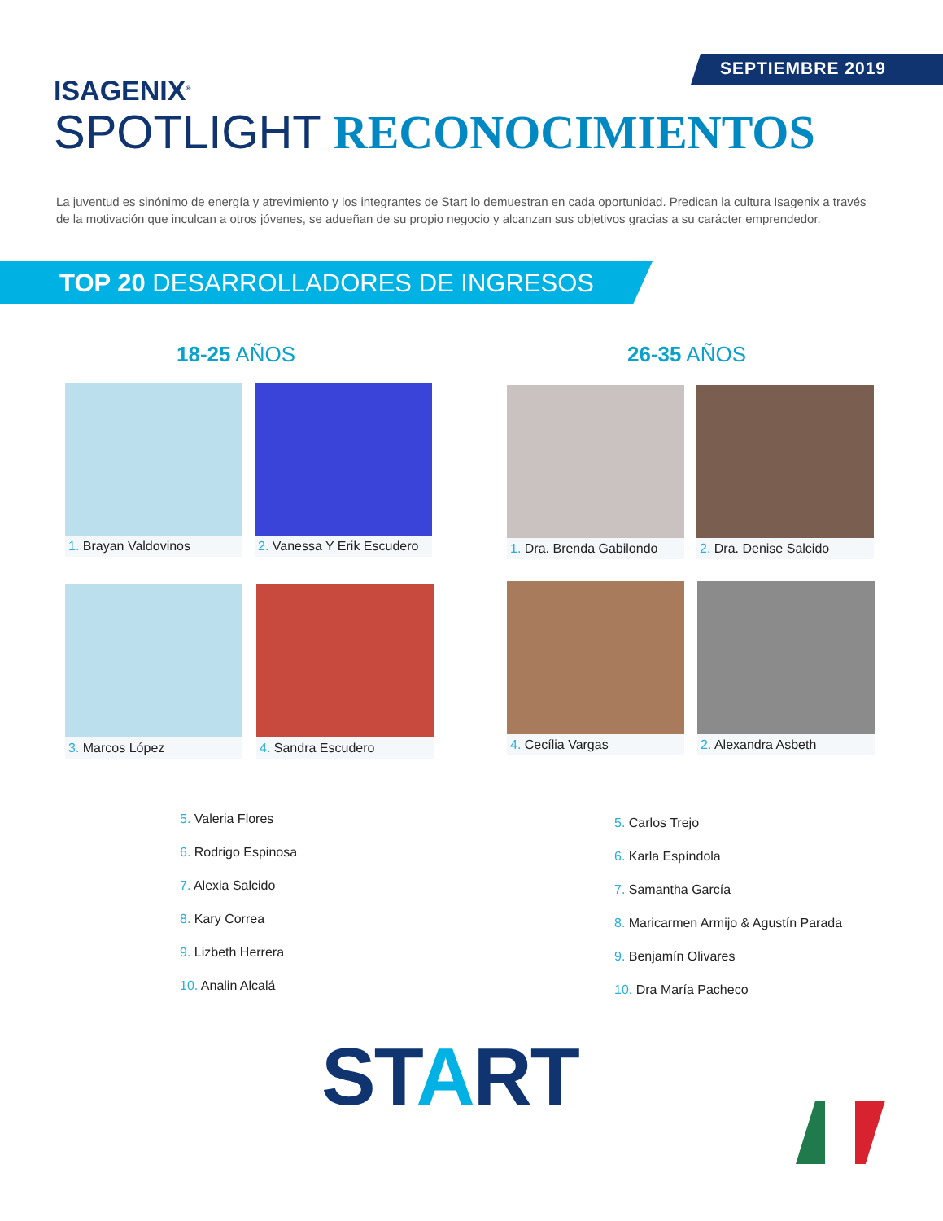SEPTIEMBRE 2019
ISAGENIX<sup>®</sup>
SPOTLIGHT RECONOCIMIENTOS
La juventud es sinónimo de energía y atrevimiento y los integrantes de Start lo demuestran en cada oportunidad. Predican la cultura Isagenix a través de la motivación que inculcan a otros jóvenes, se adueñan de su propio negocio y alcanzan sus objetivos gracias a su carácter emprendedor.
TOP 20 DESARROLLADORES DE INGRESOS
18-25 AÑOS 26-35 AÑOS
1. Brayan Valdovinos
2. Vanessa Y Erik Escudero
1. Dra. Brenda Gabilondo
2. Dra. Denise Salcido
3. Marcos López 4. Sandra Escudero 4. Cecília Vargas 2. Alexandra Asbeth
5. Valeria Flores
6. Rodrigo Espinosa
7. Alexia Salcido
8. Kary Correa
9. Lizbeth Herrera
10. Analin Alcalá
5. Carlos Trejo
6. Karla Espíndola
7. Samantha García
8. Maricarmen Armijo & Agustín Parada
9. Benjamín Olivares
10. Dra María Pacheco
START